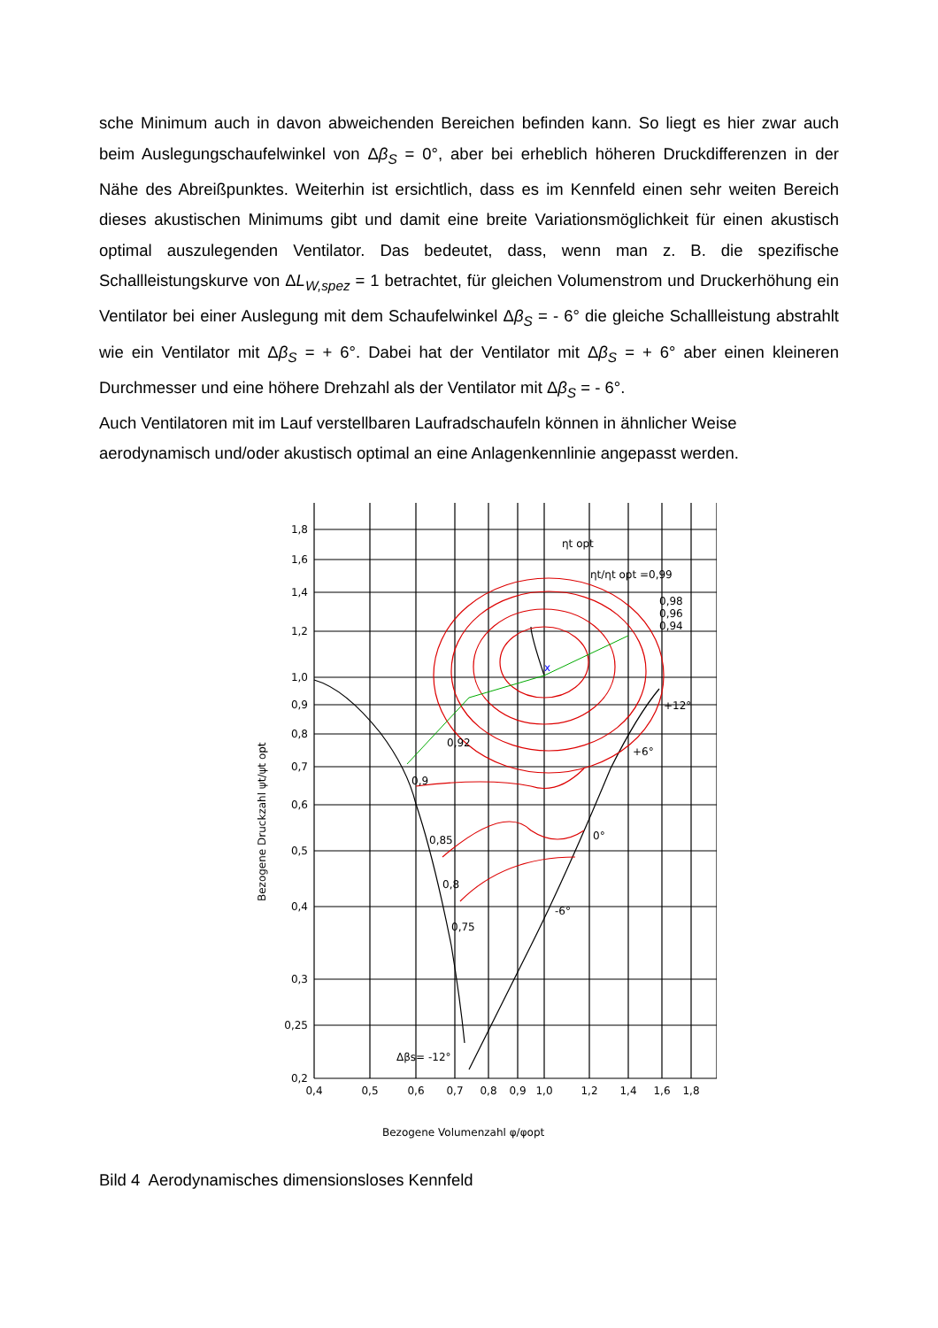sche Minimum auch in davon abweichenden Bereichen befinden kann. So liegt es hier zwar auch beim Auslegungschaufelwinkel von Δβ<sub>S</sub> = 0°, aber bei erheblich höheren Druckdifferenzen in der Nähe des Abreißpunktes. Weiterhin ist ersichtlich, dass es im Kennfeld einen sehr weiten Bereich dieses akustischen Minimums gibt und damit eine breite Variationsmöglichkeit für einen akustisch optimal auszulegenden Ventilator. Das bedeutet, dass, wenn man z. B. die spezifische Schallleistungskurve von ΔL<sub>W,spez</sub> = 1 betrachtet, für gleichen Volumenstrom und Druckerhöhung ein Ventilator bei einer Auslegung mit dem Schaufelwinkel Δβ<sub>S</sub> = - 6° die gleiche Schallleistung abstrahlt wie ein Ventilator mit Δβ<sub>S</sub> = + 6°. Dabei hat der Ventilator mit Δβ<sub>S</sub> = + 6° aber einen kleineren Durchmesser und eine höhere Drehzahl als der Ventilator mit Δβ<sub>S</sub> = - 6°.
Auch Ventilatoren mit im Lauf verstellbaren Laufradschaufeln können in ähnlicher Weise aerodynamisch und/oder akustisch optimal an eine Anlagenkennlinie angepasst werden.
x
1,8
1,6
1,4
1,2
1,0
0,9
0,8
0,7
0,6
0,5
0,4
0,3
0,25
0,2
0,4
0,5
0,6
0,7
0,8
0,9
1,0
1,2
1,4
1,6
1,8
ηt opt
ηt/ηt opt =0,99
0,98
0,96
0,94
+12°
+6°
0°
-6°
0,92
0,9
0,85
0,8
0,75
Δβs= -12°
Bezogene Druckzahl ψt/ψt opt
Bezogene Volumenzahl φ/φopt
Bild 4 Aerodynamisches dimensionsloses Kennfeld